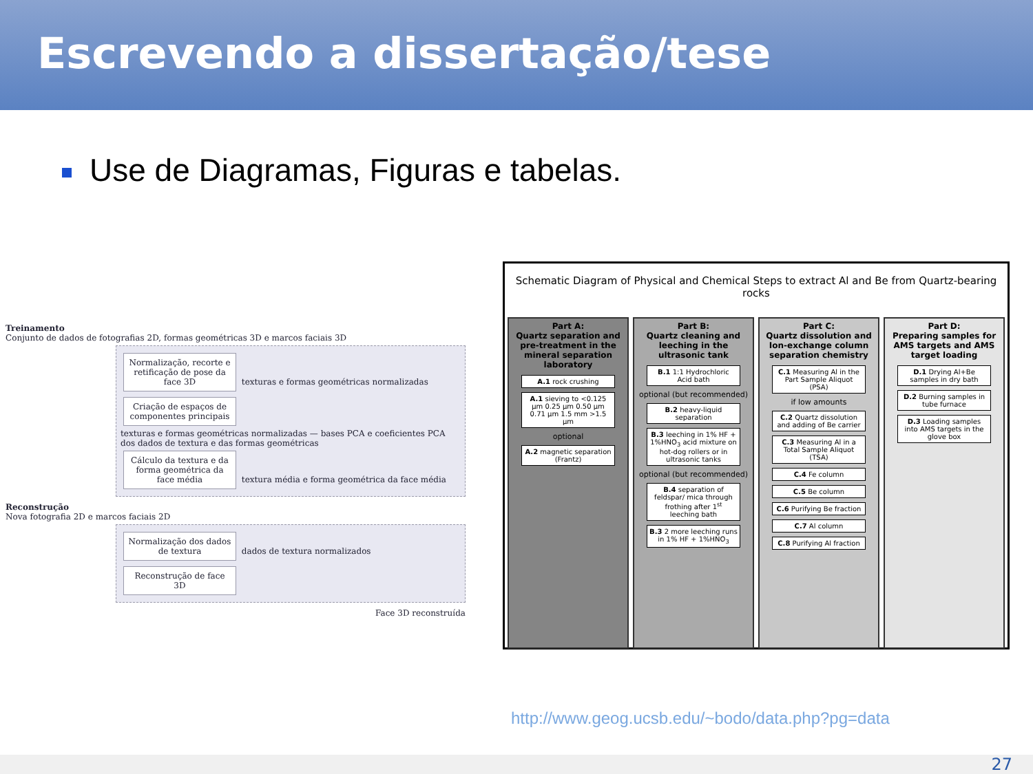Escrevendo a dissertação/tese
Use de Diagramas, Figuras e tabelas.
Treinamento
Conjunto de dados de fotografias 2D, formas geométricas 3D e marcos faciais 3D
Normalização, recorte e retificação de pose da face 3D
texturas e formas geométricas normalizadas
Criação de espaços de componentes principais
texturas e formas geométricas normalizadas — bases PCA e coeficientes PCA dos dados de textura e das formas geométricas
Cálculo da textura e da forma geométrica da face média
textura média e forma geométrica da face média
Reconstrução
Nova fotografia 2D e marcos faciais 2D
Normalização dos dados de textura
dados de textura normalizados
Reconstrução de face 3D
Face 3D reconstruída
Schematic Diagram of Physical and Chemical Steps to extract Al and Be from Quartz-bearing rocks
Part A:
Quartz separation and pre-treatment in the mineral separation laboratory
A.1 rock crushing
A.1 sieving to <0.125 µm 0.25 µm 0.50 µm 0.71 µm 1.5 mm >1.5 µm
optional
A.2 magnetic separation (Frantz)
Part B:
Quartz cleaning and leeching in the ultrasonic tank
B.1 1:1 Hydrochloric Acid bath
optional (but recommended)
B.2 heavy-liquid separation
B.3 leeching in 1% HF + 1%HNO<sub>3</sub> acid mixture on hot-dog rollers or in ultrasonic tanks
optional (but recommended)
B.4 separation of feldspar/ mica through frothing after 1<sup>st</sup> leeching bath
B.3 2 more leeching runs in 1% HF + 1%HNO<sub>3</sub>
Part C:
Quartz dissolution and Ion-exchange column separation chemistry
C.1 Measuring Al in the Part Sample Aliquot (PSA)
if low amounts
C.2 Quartz dissolution and adding of Be carrier
C.3 Measuring Al in a Total Sample Aliquot (TSA)
C.4 Fe column
C.5 Be column
C.6 Purifying Be fraction
C.7 Al column
C.8 Purifying Al fraction
Part D:
Preparing samples for AMS targets and AMS target loading
D.1 Drying Al+Be samples in dry bath
D.2 Burning samples in tube furnace
D.3 Loading samples into AMS targets in the glove box
http://www.geog.ucsb.edu/~bodo/data.php?pg=data
27